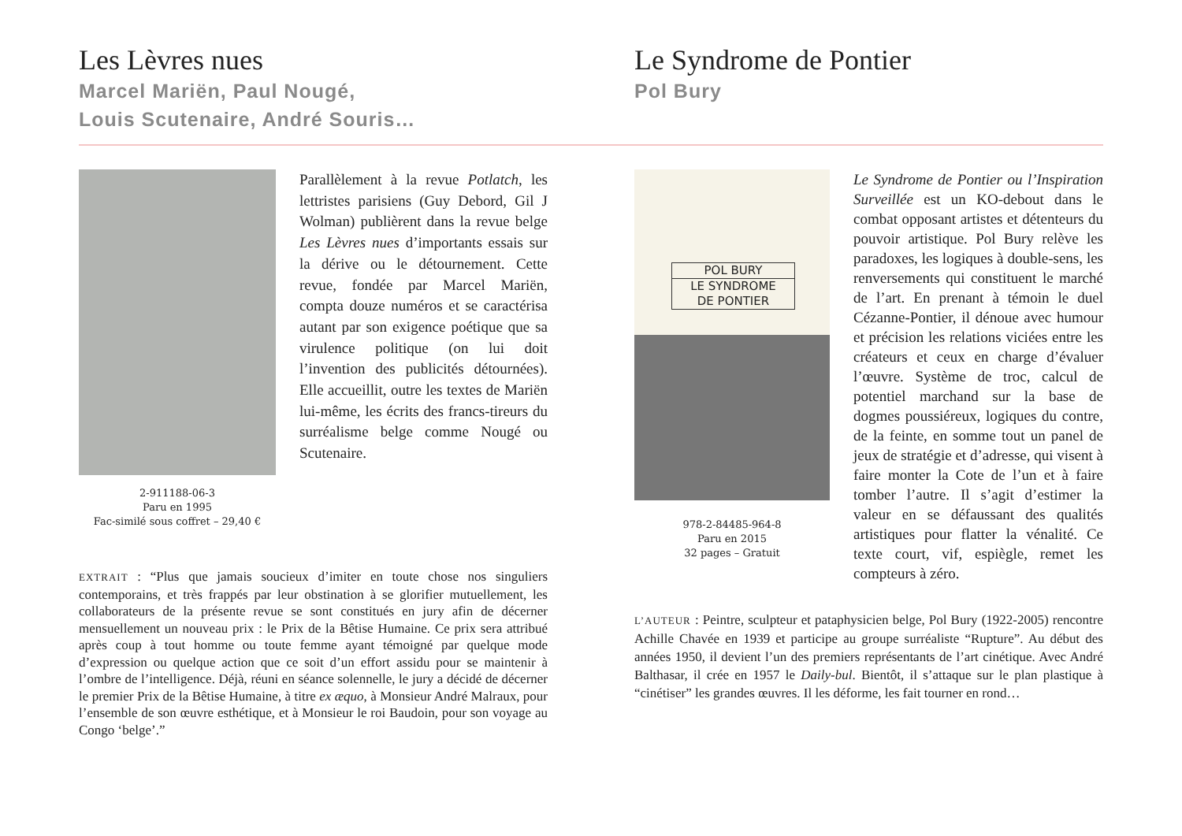Les Lèvres nues
Marcel Mariën, Paul Nougé,
Louis Scutenaire, André Souris…
Le Syndrome de Pontier
Pol Bury
2-911188-06-3
Paru en 1995
Fac-similé sous coffret – 29,40 €
Parallèlement à la revue Potlatch, les lettristes parisiens (Guy Debord, Gil J Wolman) publièrent dans la revue belge Les Lèvres nues d’importants essais sur la dérive ou le détournement. Cette revue, fondée par Marcel Mariën, compta douze numéros et se caractérisa autant par son exigence poétique que sa virulence politique (on lui doit l’invention des publicités détournées). Elle accueillit, outre les textes de Mariën lui-même, les écrits des francs-tireurs du surréalisme belge comme Nougé ou Scutenaire.
EXTRAIT : “Plus que jamais soucieux d’imiter en toute chose nos singuliers contemporains, et très frappés par leur obstination à se glorifier mutuellement, les collaborateurs de la présente revue se sont constitués en jury afin de décerner mensuellement un nouveau prix : le Prix de la Bêtise Humaine. Ce prix sera attribué après coup à tout homme ou toute femme ayant témoigné par quelque mode d’expression ou quelque action que ce soit d’un effort assidu pour se maintenir à l’ombre de l’intelligence. Déjà, réuni en séance solennelle, le jury a décidé de décerner le premier Prix de la Bêtise Humaine, à titre ex æquo, à Monsieur André Malraux, pour l’ensemble de son œuvre esthétique, et à Monsieur le roi Baudoin, pour son voyage au Congo ‘belge’.”
POL BURY
LE SYNDROME
DE PONTIER
978-2-84485-964-8
Paru en 2015
32 pages – Gratuit
Le Syndrome de Pontier ou l’Inspiration Surveillée est un KO-debout dans le combat opposant artistes et détenteurs du pouvoir artistique. Pol Bury relève les paradoxes, les logiques à double-sens, les renversements qui constituent le marché de l’art. En prenant à témoin le duel Cézanne-Pontier, il dénoue avec humour et précision les relations viciées entre les créateurs et ceux en charge d’évaluer l’œuvre. Système de troc, calcul de potentiel marchand sur la base de dogmes poussiéreux, logiques du contre, de la feinte, en somme tout un panel de jeux de stratégie et d’adresse, qui visent à faire monter la Cote de l’un et à faire tomber l’autre. Il s’agit d’estimer la valeur en se défaussant des qualités artistiques pour flatter la vénalité. Ce texte court, vif, espiègle, remet les compteurs à zéro.
L’AUTEUR : Peintre, sculpteur et pataphysicien belge, Pol Bury (1922-2005) rencontre Achille Chavée en 1939 et participe au groupe surréaliste “Rupture”. Au début des années 1950, il devient l’un des premiers représentants de l’art cinétique. Avec André Balthasar, il crée en 1957 le Daily-bul. Bientôt, il s’attaque sur le plan plastique à “cinétiser” les grandes œuvres. Il les déforme, les fait tourner en rond…